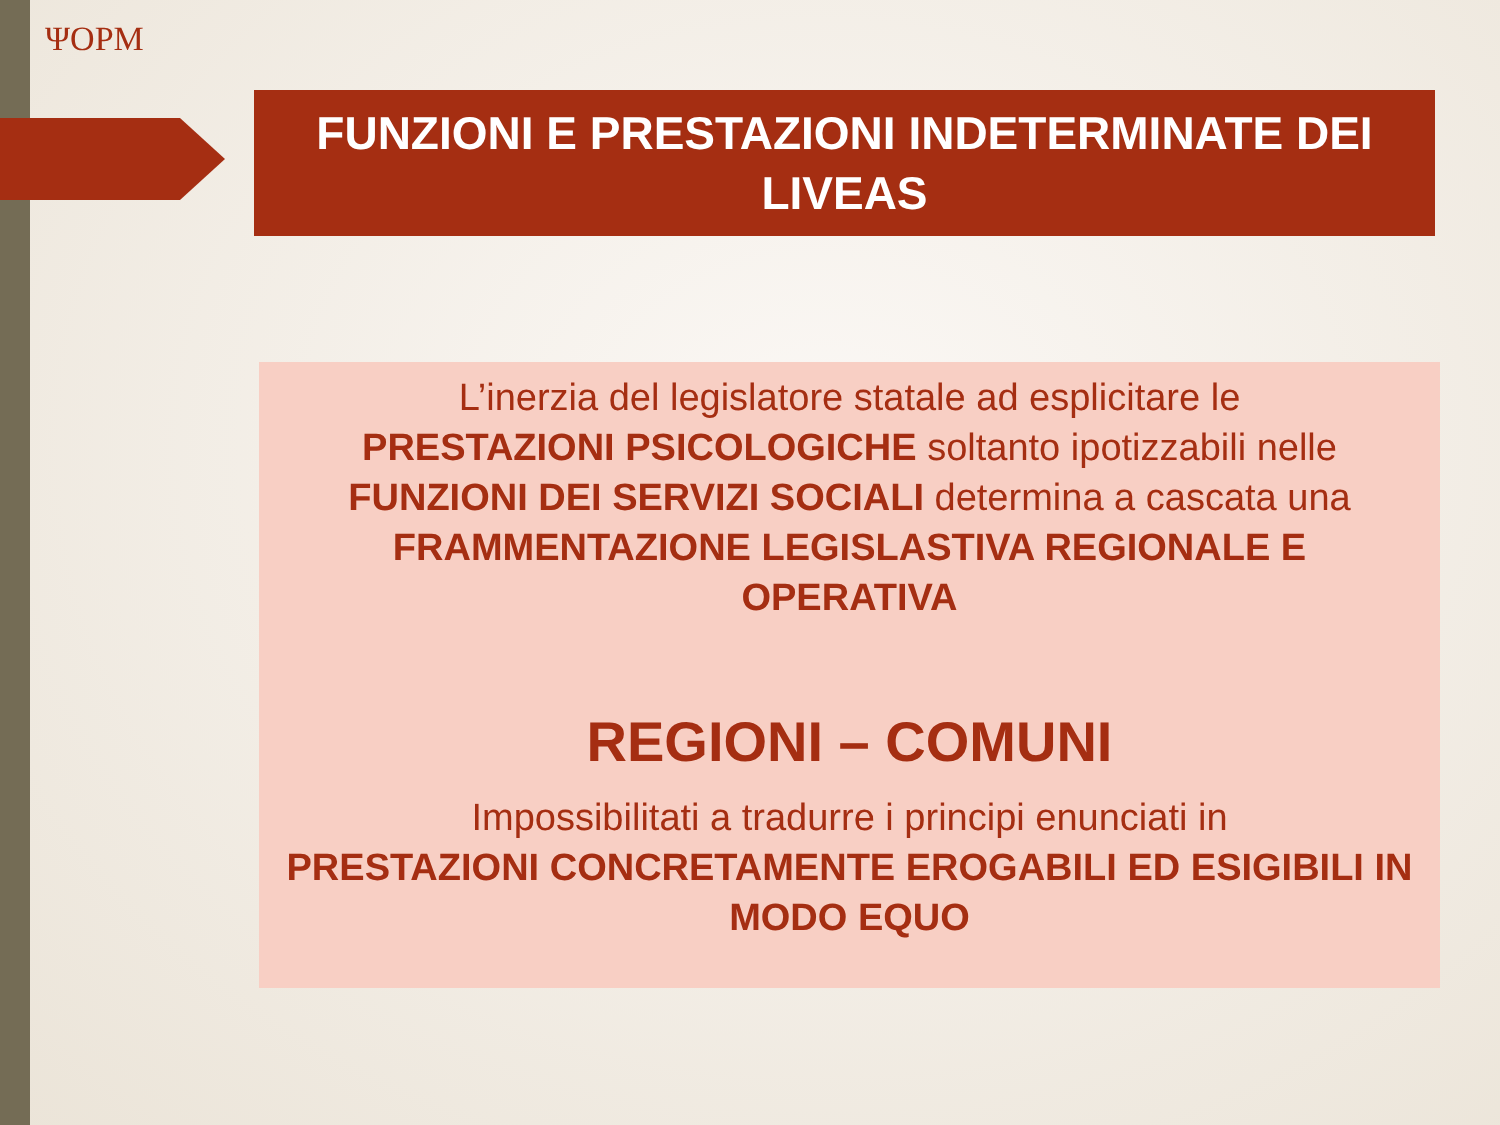ΨOPM
FUNZIONI E PRESTAZIONI INDETERMINATE DEI
LIVEAS
L’inerzia del legislatore statale ad esplicitare le
PRESTAZIONI PSICOLOGICHE soltanto ipotizzabili nelle
FUNZIONI DEI SERVIZI SOCIALI determina a cascata una
FRAMMENTAZIONE LEGISLASTIVA REGIONALE E
OPERATIVA
REGIONI – COMUNI
Impossibilitati a tradurre i principi enunciati in
PRESTAZIONI CONCRETAMENTE EROGABILI ED ESIGIBILI IN
MODO EQUO